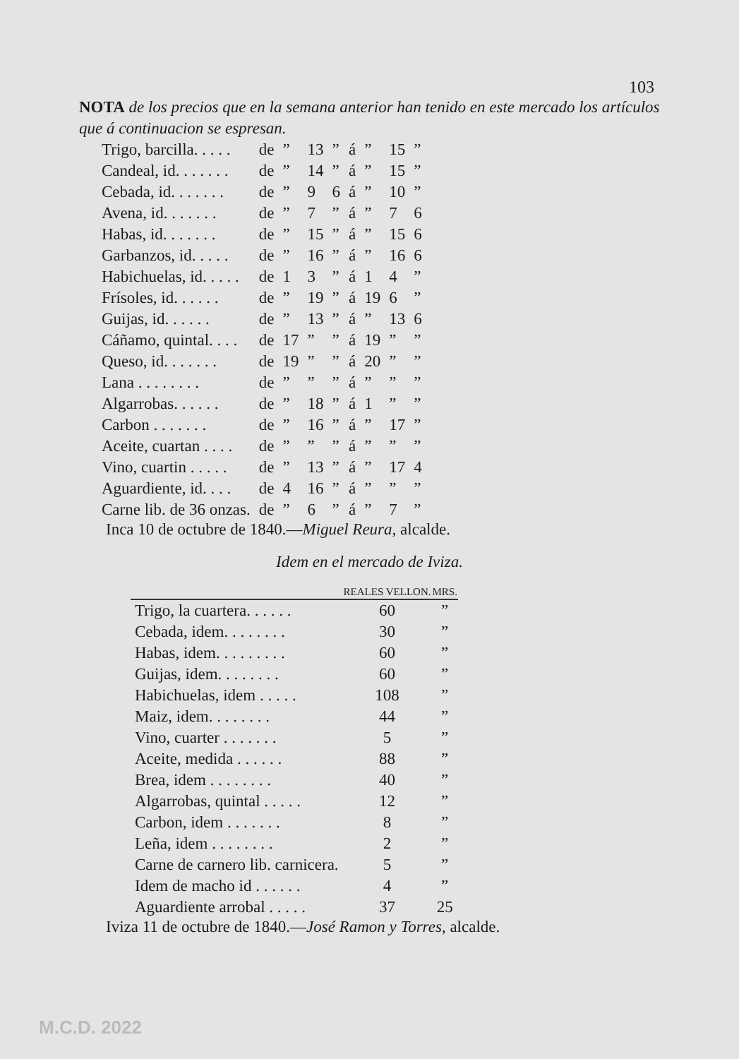103
NOTA de los precios que en la semana anterior han tenido en este mercado los artículos que á continuacion se espresan.
| Trigo, barcilla. . . . . | de | ” | 13 | ” | á | ” | 15 | ” |
| Candeal, id. . . . . . . | de | ” | 14 | ” | á | ” | 15 | ” |
| Cebada, id. . . . . . . | de | ” | 9 | 6 | á | ” | 10 | ” |
| Avena, id. . . . . . . | de | ” | 7 | ” | á | ” | 7 | 6 |
| Habas, id. . . . . . . | de | ” | 15 | ” | á | ” | 15 | 6 |
| Garbanzos, id. . . . . | de | ” | 16 | ” | á | ” | 16 | 6 |
| Habichuelas, id. . . . . | de | 1 | 3 | ” | á | 1 | 4 | ” |
| Frísoles, id. . . . . . | de | ” | 19 | ” | á | 19 | 6 | ” |
| Guijas, id. . . . . . | de | ” | 13 | ” | á | ” | 13 | 6 |
| Cáñamo, quintal. . . . | de | 17 | ” | ” | á | 19 | ” | ” |
| Queso, id. . . . . . . | de | 19 | ” | ” | á | 20 | ” | ” |
| Lana . . . . . . . . | de | ” | ” | ” | á | ” | ” | ” |
| Algarrobas. . . . . . | de | ” | 18 | ” | á | 1 | ” | ” |
| Carbon . . . . . . . | de | ” | 16 | ” | á | ” | 17 | ” |
| Aceite, cuartan . . . . | de | ” | ” | ” | á | ” | ” | ” |
| Vino, cuartin . . . . . | de | ” | 13 | ” | á | ” | 17 | 4 |
| Aguardiente, id. . . . | de | 4 | 16 | ” | á | ” | ” | ” |
| Carne lib. de 36 onzas. | de | ” | 6 | ” | á | ” | 7 | ” |
Inca 10 de octubre de 1840.—Miguel Reura, alcalde.
Idem en el mercado de Iviza.
| | REALES VELLON. | MRS. |
| --- | --- | --- |
| Trigo, la cuartera. . . . . . | 60 | ” |
| Cebada, idem. . . . . . . . | 30 | ” |
| Habas, idem. . . . . . . . . | 60 | ” |
| Guijas, idem. . . . . . . . | 60 | ” |
| Habichuelas, idem . . . . . | 108 | ” |
| Maiz, idem. . . . . . . . | 44 | ” |
| Vino, cuarter . . . . . . . | 5 | ” |
| Aceite, medida . . . . . . | 88 | ” |
| Brea, idem . . . . . . . . | 40 | ” |
| Algarrobas, quintal . . . . . | 12 | ” |
| Carbon, idem . . . . . . . | 8 | ” |
| Leña, idem . . . . . . . . | 2 | ” |
| Carne de carnero lib. carnicera. | 5 | ” |
| Idem de macho id . . . . . . | 4 | ” |
| Aguardiente arrobal . . . . . | 37 | 25 |
Iviza 11 de octubre de 1840.—José Ramon y Torres, alcalde.
M.C.D. 2022